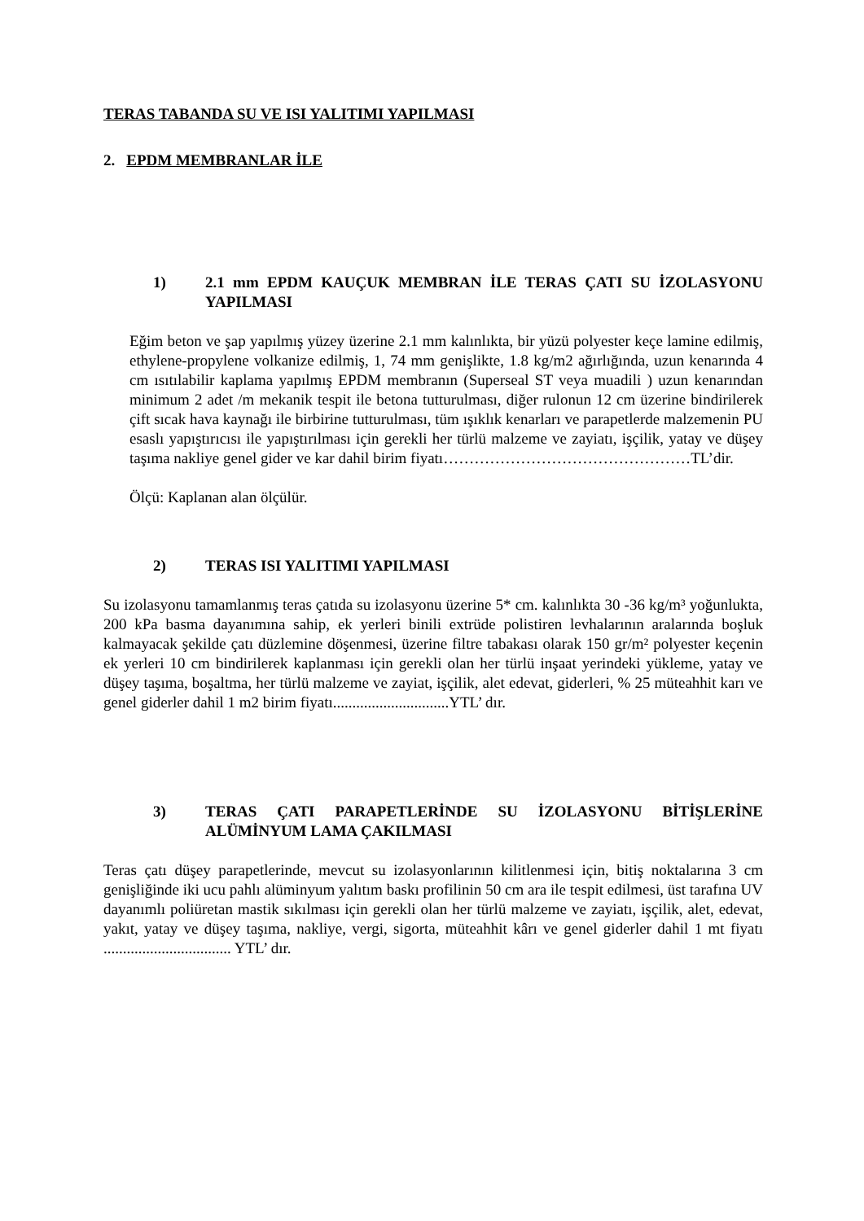TERAS TABANDA SU VE ISI YALITIMI YAPILMASI
2. EPDM MEMBRANLAR İLE
1) 2.1 mm EPDM KAUÇUK MEMBRAN İLE TERAS ÇATI SU İZOLASYONU YAPILMASI
Eğim beton ve şap yapılmış yüzey üzerine 2.1 mm kalınlıkta, bir yüzü polyester keçe lamine edilmiş, ethylene-propylene volkanize edilmiş, 1, 74 mm genişlikte, 1.8 kg/m2 ağırlığında, uzun kenarında 4 cm ısıtılabilir kaplama yapılmış EPDM membranın (Superseal ST veya muadili ) uzun kenarından minimum 2 adet /m mekanik tespit ile betona tutturulması, diğer rulonun 12 cm üzerine bindirilerek çift sıcak hava kaynağı ile birbirine tutturulması, tüm ışıklık kenarları ve parapetlerde malzemenin PU esaslı yapıştırıcısı ile yapıştırılması için gerekli her türlü malzeme ve zayiatı, işçilik, yatay ve düşey taşıma nakliye genel gider ve kar dahil birim fiyatı…………………………………………TL’dir.
Ölçü: Kaplanan alan ölçülür.
2) TERAS ISI YALITIMI YAPILMASI
Su izolasyonu tamamlanmış teras çatıda su izolasyonu üzerine 5* cm. kalınlıkta 30 -36 kg/m³ yoğunlukta, 200 kPa basma dayanımına sahip, ek yerleri binili extrüde polistiren levhalarının aralarında boşluk kalmayacak şekilde çatı düzlemine döşenmesi, üzerine filtre tabakası olarak 150 gr/m² polyester keçenin ek yerleri 10 cm bindirilerek kaplanması için gerekli olan her türlü inşaat yerindeki yükleme, yatay ve düşey taşıma, boşaltma, her türlü malzeme ve zayiat, işçilik, alet edevat, giderleri, % 25 müteahhit karı ve genel giderler dahil 1 m2 birim fiyatı..............................YTL’ dır.
3) TERAS ÇATI PARAPETLERİNDE SU İZOLASYONU BİTİŞLERİNE ALÜMİNYUM LAMA ÇAKILMASI
Teras çatı düşey parapetlerinde, mevcut su izolasyonlarının kilitlenmesi için, bitiş noktalarına 3 cm genişliğinde iki ucu pahlı alüminyum yalıtım baskı profilinin 50 cm ara ile tespit edilmesi, üst tarafına UV dayanımlı poliüretan mastik sıkılması için gerekli olan her türlü malzeme ve zayiatı, işçilik, alet, edevat, yakıt, yatay ve düşey taşıma, nakliye, vergi, sigorta, müteahhit kârı ve genel giderler dahil 1 mt fiyatı ................................. YTL’ dır.